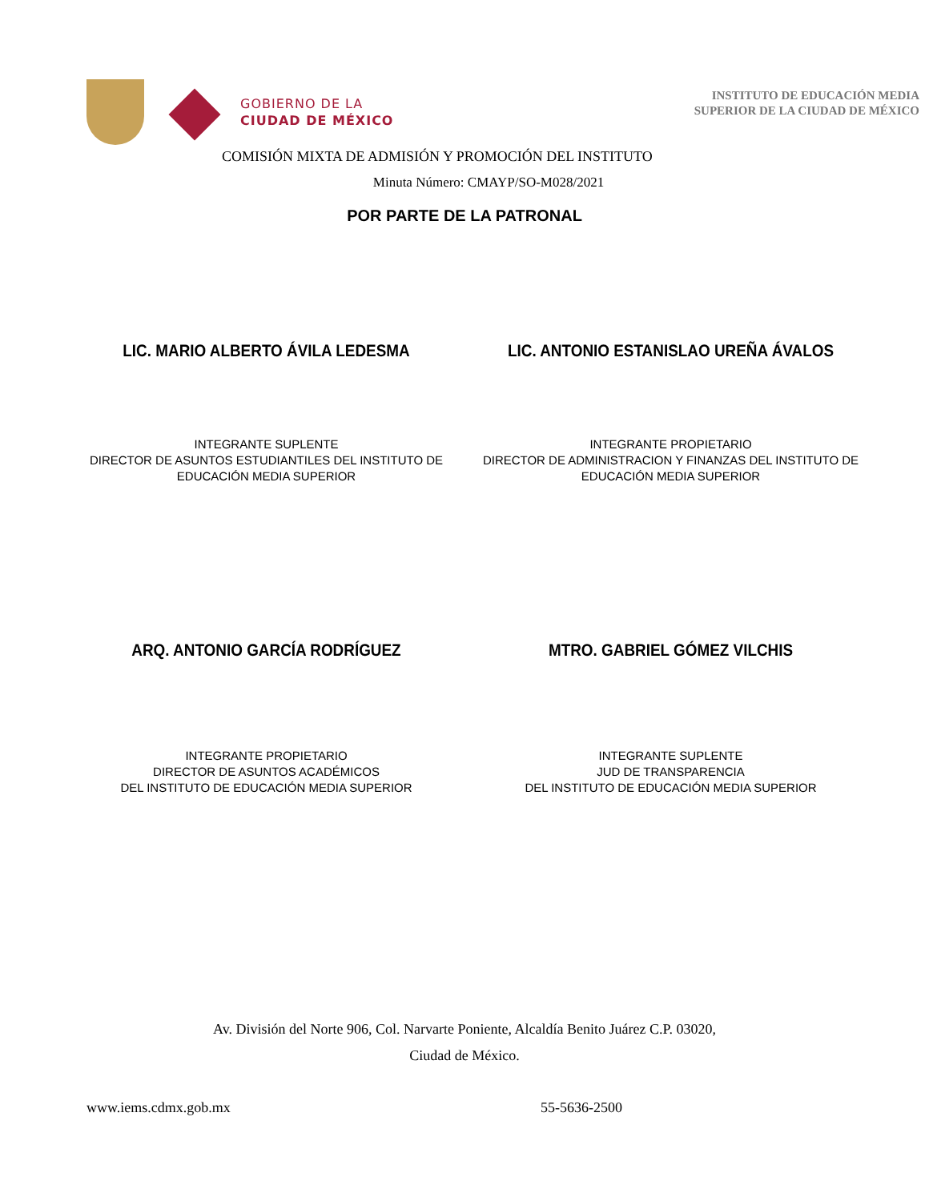GOBIERNO DE LA
CIUDAD DE MÉXICO
INSTITUTO DE EDUCACIÓN MEDIA
SUPERIOR DE LA CIUDAD DE MÉXICO
COMISIÓN MIXTA DE ADMISIÓN Y PROMOCIÓN DEL INSTITUTO
Minuta Número: CMAYP/SO-M028/2021
POR PARTE DE LA PATRONAL
LIC. MARIO ALBERTO ÁVILA LEDESMA
LIC. ANTONIO ESTANISLAO UREÑA ÁVALOS
INTEGRANTE SUPLENTE
DIRECTOR DE ASUNTOS ESTUDIANTILES DEL INSTITUTO DE
EDUCACIÓN MEDIA SUPERIOR
INTEGRANTE PROPIETARIO
DIRECTOR DE ADMINISTRACION Y FINANZAS DEL INSTITUTO DE
EDUCACIÓN MEDIA SUPERIOR
ARQ. ANTONIO GARCÍA RODRÍGUEZ MTRO. GABRIEL GÓMEZ VILCHIS
INTEGRANTE PROPIETARIO
DIRECTOR DE ASUNTOS ACADÉMICOS
DEL INSTITUTO DE EDUCACIÓN MEDIA SUPERIOR
INTEGRANTE SUPLENTE
JUD DE TRANSPARENCIA
DEL INSTITUTO DE EDUCACIÓN MEDIA SUPERIOR
Av. División del Norte 906, Col. Narvarte Poniente, Alcaldía Benito Juárez C.P. 03020,
Ciudad de México.
www.iems.cdmx.gob.mx 55-5636-2500